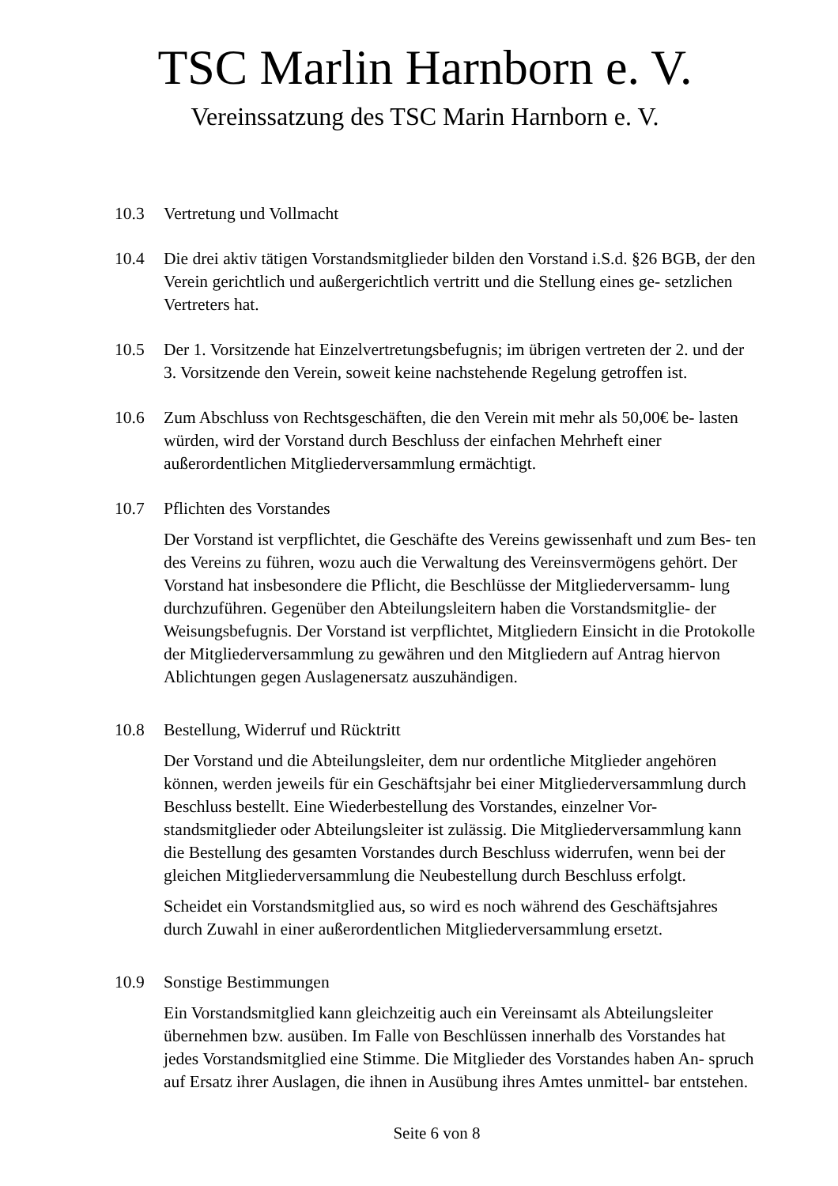TSC Marlin Harnborn e. V.
Vereinssatzung des TSC Marin Harnborn e. V.
10.3 Vertretung und Vollmacht
10.4 Die drei aktiv tätigen Vorstandsmitglieder bilden den Vorstand i.S.d. §26 BGB, der den Verein gerichtlich und außergerichtlich vertritt und die Stellung eines ge- setzlichen Vertreters hat.
10.5 Der 1. Vorsitzende hat Einzelvertretungsbefugnis; im übrigen vertreten der 2. und der 3. Vorsitzende den Verein, soweit keine nachstehende Regelung getroffen ist.
10.6 Zum Abschluss von Rechtsgeschäften, die den Verein mit mehr als 50,00€ be- lasten würden, wird der Vorstand durch Beschluss der einfachen Mehrheft einer außerordentlichen Mitgliederversammlung ermächtigt.
10.7 Pflichten des Vorstandes
Der Vorstand ist verpflichtet, die Geschäfte des Vereins gewissenhaft und zum Bes- ten des Vereins zu führen, wozu auch die Verwaltung des Vereinsvermögens gehört. Der Vorstand hat insbesondere die Pflicht, die Beschlüsse der Mitgliederversamm- lung durchzuführen. Gegenüber den Abteilungsleitern haben die Vorstandsmitglie- der Weisungsbefugnis. Der Vorstand ist verpflichtet, Mitgliedern Einsicht in die Protokolle der Mitgliederversammlung zu gewähren und den Mitgliedern auf Antrag hiervon Ablichtungen gegen Auslagenersatz auszuhändigen.
10.8 Bestellung, Widerruf und Rücktritt
Der Vorstand und die Abteilungsleiter, dem nur ordentliche Mitglieder angehören können, werden jeweils für ein Geschäftsjahr bei einer Mitgliederversammlung durch Beschluss bestellt. Eine Wiederbestellung des Vorstandes, einzelner Vor- standsmitglieder oder Abteilungsleiter ist zulässig. Die Mitgliederversammlung kann die Bestellung des gesamten Vorstandes durch Beschluss widerrufen, wenn bei der gleichen Mitgliederversammlung die Neubestellung durch Beschluss erfolgt.
Scheidet ein Vorstandsmitglied aus, so wird es noch während des Geschäftsjahres durch Zuwahl in einer außerordentlichen Mitgliederversammlung ersetzt.
10.9 Sonstige Bestimmungen
Ein Vorstandsmitglied kann gleichzeitig auch ein Vereinsamt als Abteilungsleiter übernehmen bzw. ausüben. Im Falle von Beschlüssen innerhalb des Vorstandes hat jedes Vorstandsmitglied eine Stimme. Die Mitglieder des Vorstandes haben An- spruch auf Ersatz ihrer Auslagen, die ihnen in Ausübung ihres Amtes unmittel- bar entstehen.
Seite 6 von 8